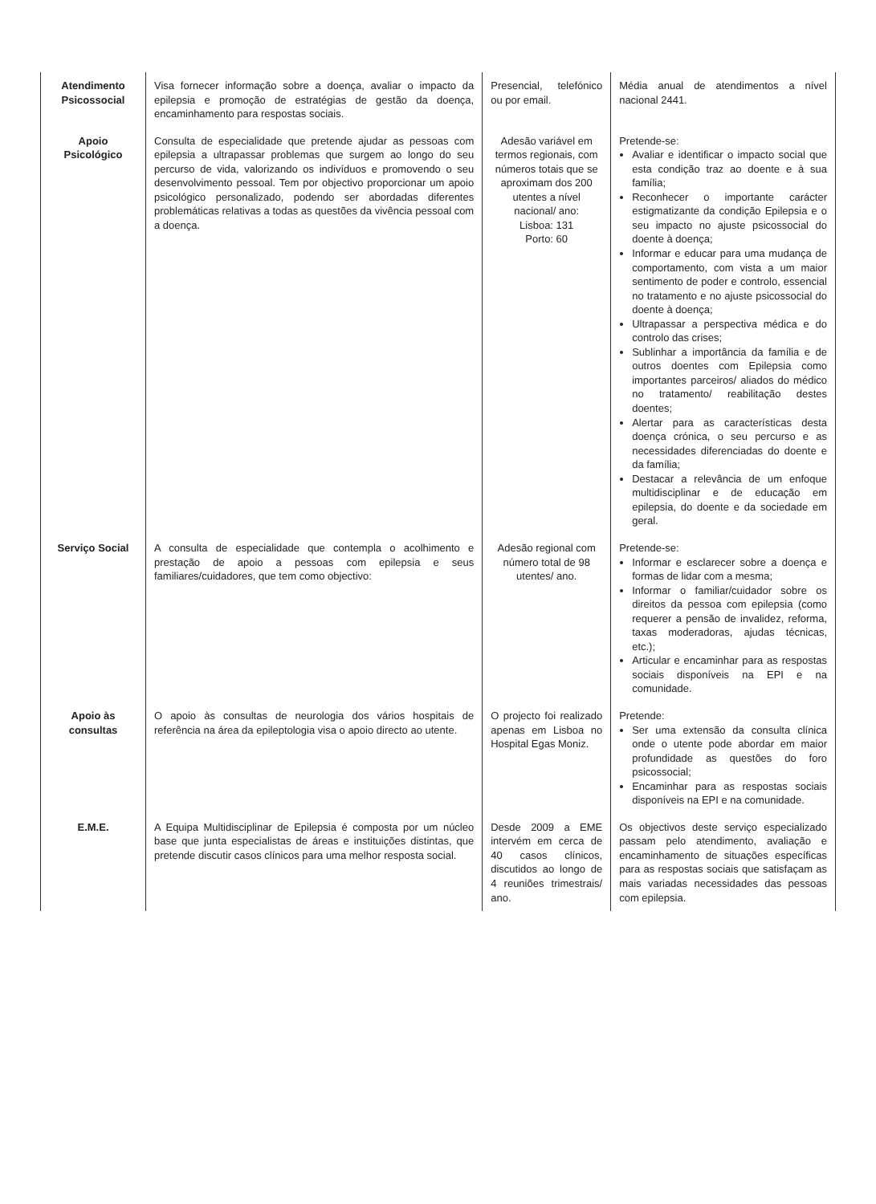| Atendimento Psicossocial | Visa fornecer informação sobre a doença, avaliar o impacto da epilepsia e promoção de estratégias de gestão da doença, encaminhamento para respostas sociais. | Presencial, telefónico ou por email. | Média anual de atendimentos a nível nacional 2441. |
| Apoio Psicológico | Consulta de especialidade que pretende ajudar as pessoas com epilepsia a ultrapassar problemas que surgem ao longo do seu percurso de vida, valorizando os indivíduos e promovendo o seu desenvolvimento pessoal. Tem por objectivo proporcionar um apoio psicológico personalizado, podendo ser abordadas diferentes problemáticas relativas a todas as questões da vivência pessoal com a doença. | Adesão variável em termos regionais, com números totais que se aproximam dos 200 utentes a nível nacional/ ano: Lisboa: 131 Porto: 60 | Pretende-se: Avaliar e identificar o impacto social que esta condição traz ao doente e à sua família; Reconhecer o importante carácter estigmatizante da condição Epilepsia e o seu impacto no ajuste psicossocial do doente à doença; Informar e educar para uma mudança de comportamento, com vista a um maior sentimento de poder e controlo, essencial no tratamento e no ajuste psicossocial do doente à doença; Ultrapassar a perspectiva médica e do controlo das crises; Sublinhar a importância da família e de outros doentes com Epilepsia como importantes parceiros/ aliados do médico no tratamento/ reabilitação destes doentes; Alertar para as características desta doença crónica, o seu percurso e as necessidades diferenciadas do doente e da família; Destacar a relevância de um enfoque multidisciplinar e de educação em epilepsia, do doente e da sociedade em geral. |
| Serviço Social | A consulta de especialidade que contempla o acolhimento e prestação de apoio a pessoas com epilepsia e seus familiares/cuidadores, que tem como objectivo: | Adesão regional com número total de 98 utentes/ ano. | Pretende-se: Informar e esclarecer sobre a doença e formas de lidar com a mesma; Informar o familiar/cuidador sobre os direitos da pessoa com epilepsia (como requerer a pensão de invalidez, reforma, taxas moderadoras, ajudas técnicas, etc.); Articular e encaminhar para as respostas sociais disponíveis na EPI e na comunidade. |
| Apoio às consultas | O apoio às consultas de neurologia dos vários hospitais de referência na área da epileptologia visa o apoio directo ao utente. | O projecto foi realizado apenas em Lisboa no Hospital Egas Moniz. | Pretende: Ser uma extensão da consulta clínica onde o utente pode abordar em maior profundidade as questões do foro psicossocial; Encaminhar para as respostas sociais disponíveis na EPI e na comunidade. |
| E.M.E. | A Equipa Multidisciplinar de Epilepsia é composta por um núcleo base que junta especialistas de áreas e instituições distintas, que pretende discutir casos clínicos para uma melhor resposta social. | Desde 2009 a EME intervém em cerca de 40 casos clínicos, discutidos ao longo de 4 reuniões trimestrais/ ano. | Os objectivos deste serviço especializado passam pelo atendimento, avaliação e encaminhamento de situações específicas para as respostas sociais que satisfaçam as mais variadas necessidades das pessoas com epilepsia. |